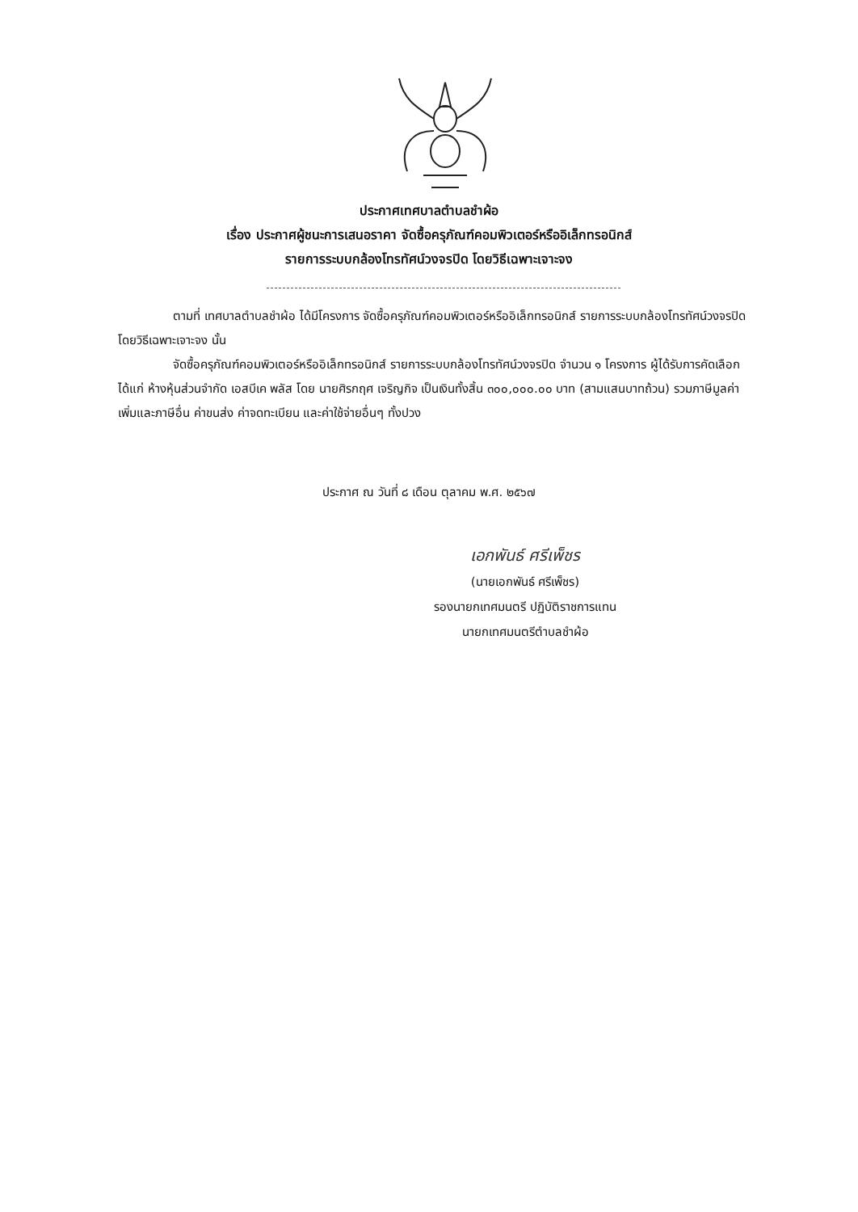ประกาศเทศบาลตำบลชำผ้อ
เรื่อง ประกาศผู้ชนะการเสนอราคา จัดซื้อครุภัณฑ์คอมพิวเตอร์หรืออิเล็กทรอนิกส์
รายการระบบกล้องโทรทัศน์วงจรปิด โดยวิธีเฉพาะเจาะจง
ตามที่ เทศบาลตำบลชำผ้อ ได้มีโครงการ จัดซื้อครุภัณฑ์คอมพิวเตอร์หรืออิเล็กทรอนิกส์ รายการระบบกล้องโทรทัศน์วงจรปิด โดยวิธีเฉพาะเจาะจง นั้น
จัดซื้อครุภัณฑ์คอมพิวเตอร์หรืออิเล็กทรอนิกส์ รายการระบบกล้องโทรทัศน์วงจรปิด จำนวน ๑ โครงการ ผู้ได้รับการคัดเลือก ได้แก่ ห้างหุ้นส่วนจำกัด เอสบีเค พลัส โดย นายศิรกฤศ เจริญกิจ เป็นเงินทั้งสิ้น ๓๐๐,๐๐๐.๐๐ บาท (สามแสนบาทถ้วน) รวมภาษีมูลค่าเพิ่มและภาษีอื่น ค่าขนส่ง ค่าจดทะเบียน และค่าใช้จ่ายอื่นๆ ทั้งปวง
ประกาศ ณ วันที่ ๘ เดือน ตุลาคม พ.ศ. ๒๕๖๗
เอกพันธ์ ศรีเพ็ชร
(นายเอกพันธ์ ศรีเพ็ชร)
รองนายกเทศมนตรี ปฏิบัติราชการแทน
นายกเทศมนตรีตำบลชำผ้อ